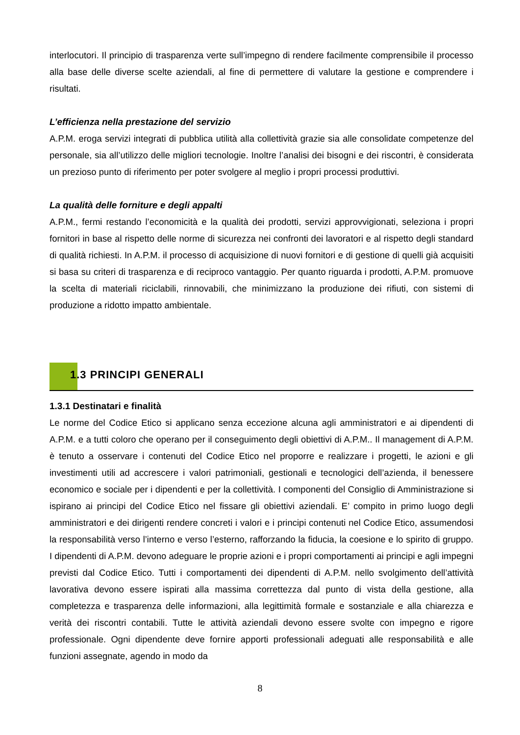interlocutori. Il principio di trasparenza verte sull’impegno di rendere facilmente comprensibile il processo alla base delle diverse scelte aziendali, al fine di permettere di valutare la gestione e comprendere i risultati.
L’efficienza nella prestazione del servizio
A.P.M. eroga servizi integrati di pubblica utilità alla collettività grazie sia alle consolidate competenze del personale, sia all’utilizzo delle migliori tecnologie. Inoltre l’analisi dei bisogni e dei riscontri, è considerata un prezioso punto di riferimento per poter svolgere al meglio i propri processi produttivi.
La qualità delle forniture e degli appalti
A.P.M., fermi restando l’economicità e la qualità dei prodotti, servizi approvvigionati, seleziona i propri fornitori in base al rispetto delle norme di sicurezza nei confronti dei lavoratori e al rispetto degli standard di qualità richiesti. In A.P.M. il processo di acquisizione di nuovi fornitori e di gestione di quelli già acquisiti si basa su criteri di trasparenza e di reciproco vantaggio. Per quanto riguarda i prodotti, A.P.M. promuove la scelta di materiali riciclabili, rinnovabili, che minimizzano la produzione dei rifiuti, con sistemi di produzione a ridotto impatto ambientale.
1.3 PRINCIPI GENERALI
1.3.1 Destinatari e finalità
Le norme del Codice Etico si applicano senza eccezione alcuna agli amministratori e ai dipendenti di A.P.M. e a tutti coloro che operano per il conseguimento degli obiettivi di A.P.M.. Il management di A.P.M. è tenuto a osservare i contenuti del Codice Etico nel proporre e realizzare i progetti, le azioni e gli investimenti utili ad accrescere i valori patrimoniali, gestionali e tecnologici dell’azienda, il benessere economico e sociale per i dipendenti e per la collettività. I componenti del Consiglio di Amministrazione si ispirano ai principi del Codice Etico nel fissare gli obiettivi aziendali. E’ compito in primo luogo degli amministratori e dei dirigenti rendere concreti i valori e i principi contenuti nel Codice Etico, assumendosi la responsabilità verso l’interno e verso l’esterno, rafforzando la fiducia, la coesione e lo spirito di gruppo. I dipendenti di A.P.M. devono adeguare le proprie azioni e i propri comportamenti ai principi e agli impegni previsti dal Codice Etico. Tutti i comportamenti dei dipendenti di A.P.M. nello svolgimento dell’attività lavorativa devono essere ispirati alla massima correttezza dal punto di vista della gestione, alla completezza e trasparenza delle informazioni, alla legittimità formale e sostanziale e alla chiarezza e verità dei riscontri contabili. Tutte le attività aziendali devono essere svolte con impegno e rigore professionale. Ogni dipendente deve fornire apporti professionali adeguati alle responsabilità e alle funzioni assegnate, agendo in modo da
8